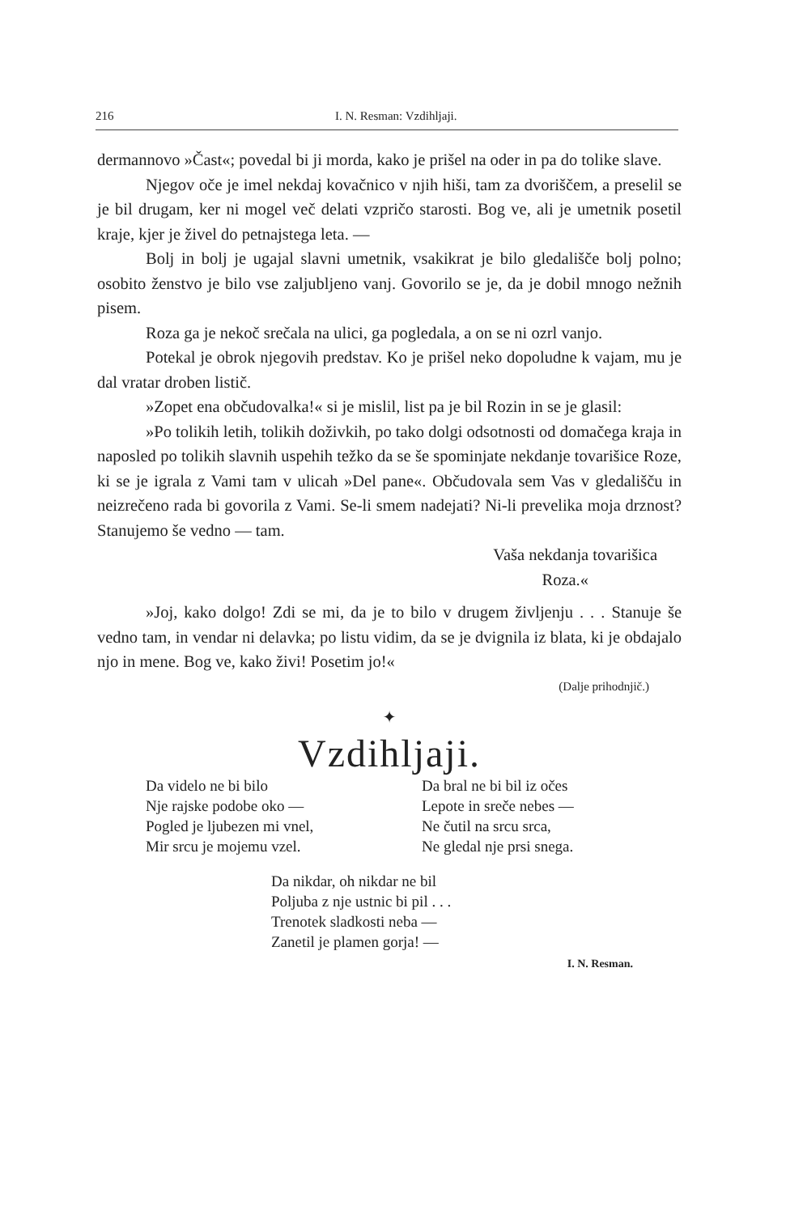216 I. N. Resman: Vzdihljaji.
dermannovo »Čast«; povedal bi ji morda, kako je prišel na oder in pa do tolike slave.
Njegov oče je imel nekdaj kovačnico v njih hiši, tam za dvoriščem, a preselil se je bil drugam, ker ni mogel več delati vzpričo starosti. Bog ve, ali je umetnik posetil kraje, kjer je živel do petnajstega leta. —
Bolj in bolj je ugajal slavni umetnik, vsakikrat je bilo gledališče bolj polno; osobito ženstvo je bilo vse zaljubljeno vanj. Govorilo se je, da je dobil mnogo nežnih pisem.
Roza ga je nekoč srečala na ulici, ga pogledala, a on se ni ozrl vanjo.
Potekal je obrok njegovih predstav. Ko je prišel neko dopoludne k vajam, mu je dal vratar droben listič.
»Zopet ena občudovalka!« si je mislil, list pa je bil Rozin in se je glasil:
»Po tolikih letih, tolikih doživkih, po tako dolgi odsotnosti od domačega kraja in naposled po tolikih slavnih uspehih težko da se še spominjate nekdanje tovarišice Roze, ki se je igrala z Vami tam v ulicah »Del pane«. Občudovala sem Vas v gledališču in neizrečeno rada bi govorila z Vami. Se-li smem nadejati? Ni-li prevelika moja drznost? Stanujemo še vedno — tam.
Vaša nekdanja tovarišica
Roza.«
»Joj, kako dolgo! Zdi se mi, da je to bilo v drugem življenju . . . Stanuje še vedno tam, in vendar ni delavka; po listu vidim, da se je dvignila iz blata, ki je obdajalo njo in mene. Bog ve, kako živi! Posetim jo!«
(Dalje prihodnjič.)
✦
Vzdihljaji.
Da videlo ne bi bilo
Nje rajske podobe oko —
Pogled je ljubezen mi vnel,
Mir srcu je mojemu vzel.
Da bral ne bi bil iz očes
Lepote in sreče nebes —
Ne čutil na srcu srca,
Ne gledal nje prsi snega.
Da nikdar, oh nikdar ne bil
Poljuba z nje ustnic bi pil . . .
Trenotek sladkosti neba —
Zanetil je plamen gorja! —
I. N. Resman.